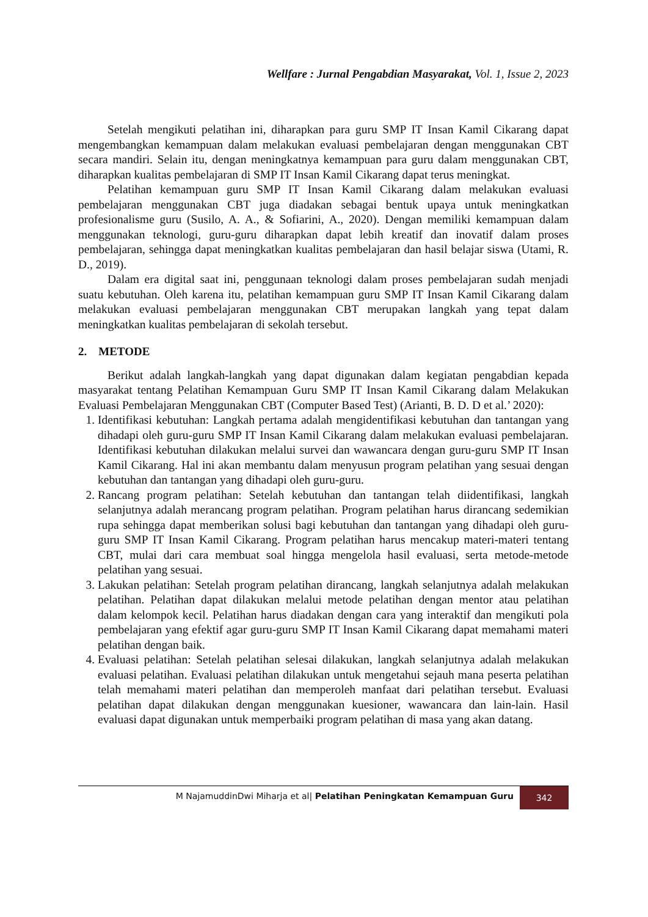Wellfare : Jurnal Pengabdian Masyarakat, Vol. 1, Issue 2, 2023
Setelah mengikuti pelatihan ini, diharapkan para guru SMP IT Insan Kamil Cikarang dapat mengembangkan kemampuan dalam melakukan evaluasi pembelajaran dengan menggunakan CBT secara mandiri. Selain itu, dengan meningkatnya kemampuan para guru dalam menggunakan CBT, diharapkan kualitas pembelajaran di SMP IT Insan Kamil Cikarang dapat terus meningkat.
Pelatihan kemampuan guru SMP IT Insan Kamil Cikarang dalam melakukan evaluasi pembelajaran menggunakan CBT juga diadakan sebagai bentuk upaya untuk meningkatkan profesionalisme guru (Susilo, A. A., & Sofiarini, A., 2020). Dengan memiliki kemampuan dalam menggunakan teknologi, guru-guru diharapkan dapat lebih kreatif dan inovatif dalam proses pembelajaran, sehingga dapat meningkatkan kualitas pembelajaran dan hasil belajar siswa (Utami, R. D., 2019).
Dalam era digital saat ini, penggunaan teknologi dalam proses pembelajaran sudah menjadi suatu kebutuhan. Oleh karena itu, pelatihan kemampuan guru SMP IT Insan Kamil Cikarang dalam melakukan evaluasi pembelajaran menggunakan CBT merupakan langkah yang tepat dalam meningkatkan kualitas pembelajaran di sekolah tersebut.
2. METODE
Berikut adalah langkah-langkah yang dapat digunakan dalam kegiatan pengabdian kepada masyarakat tentang Pelatihan Kemampuan Guru SMP IT Insan Kamil Cikarang dalam Melakukan Evaluasi Pembelajaran Menggunakan CBT (Computer Based Test) (Arianti, B. D. D et al.’ 2020):
1. Identifikasi kebutuhan: Langkah pertama adalah mengidentifikasi kebutuhan dan tantangan yang dihadapi oleh guru-guru SMP IT Insan Kamil Cikarang dalam melakukan evaluasi pembelajaran. Identifikasi kebutuhan dilakukan melalui survei dan wawancara dengan guru-guru SMP IT Insan Kamil Cikarang. Hal ini akan membantu dalam menyusun program pelatihan yang sesuai dengan kebutuhan dan tantangan yang dihadapi oleh guru-guru.
2. Rancang program pelatihan: Setelah kebutuhan dan tantangan telah diidentifikasi, langkah selanjutnya adalah merancang program pelatihan. Program pelatihan harus dirancang sedemikian rupa sehingga dapat memberikan solusi bagi kebutuhan dan tantangan yang dihadapi oleh guru-guru SMP IT Insan Kamil Cikarang. Program pelatihan harus mencakup materi-materi tentang CBT, mulai dari cara membuat soal hingga mengelola hasil evaluasi, serta metode-metode pelatihan yang sesuai.
3. Lakukan pelatihan: Setelah program pelatihan dirancang, langkah selanjutnya adalah melakukan pelatihan. Pelatihan dapat dilakukan melalui metode pelatihan dengan mentor atau pelatihan dalam kelompok kecil. Pelatihan harus diadakan dengan cara yang interaktif dan mengikuti pola pembelajaran yang efektif agar guru-guru SMP IT Insan Kamil Cikarang dapat memahami materi pelatihan dengan baik.
4. Evaluasi pelatihan: Setelah pelatihan selesai dilakukan, langkah selanjutnya adalah melakukan evaluasi pelatihan. Evaluasi pelatihan dilakukan untuk mengetahui sejauh mana peserta pelatihan telah memahami materi pelatihan dan memperoleh manfaat dari pelatihan tersebut. Evaluasi pelatihan dapat dilakukan dengan menggunakan kuesioner, wawancara dan lain-lain. Hasil evaluasi dapat digunakan untuk memperbaiki program pelatihan di masa yang akan datang.
M NajamuddinDwi Miharja et al| Pelatihan Peningkatan Kemampuan Guru
342